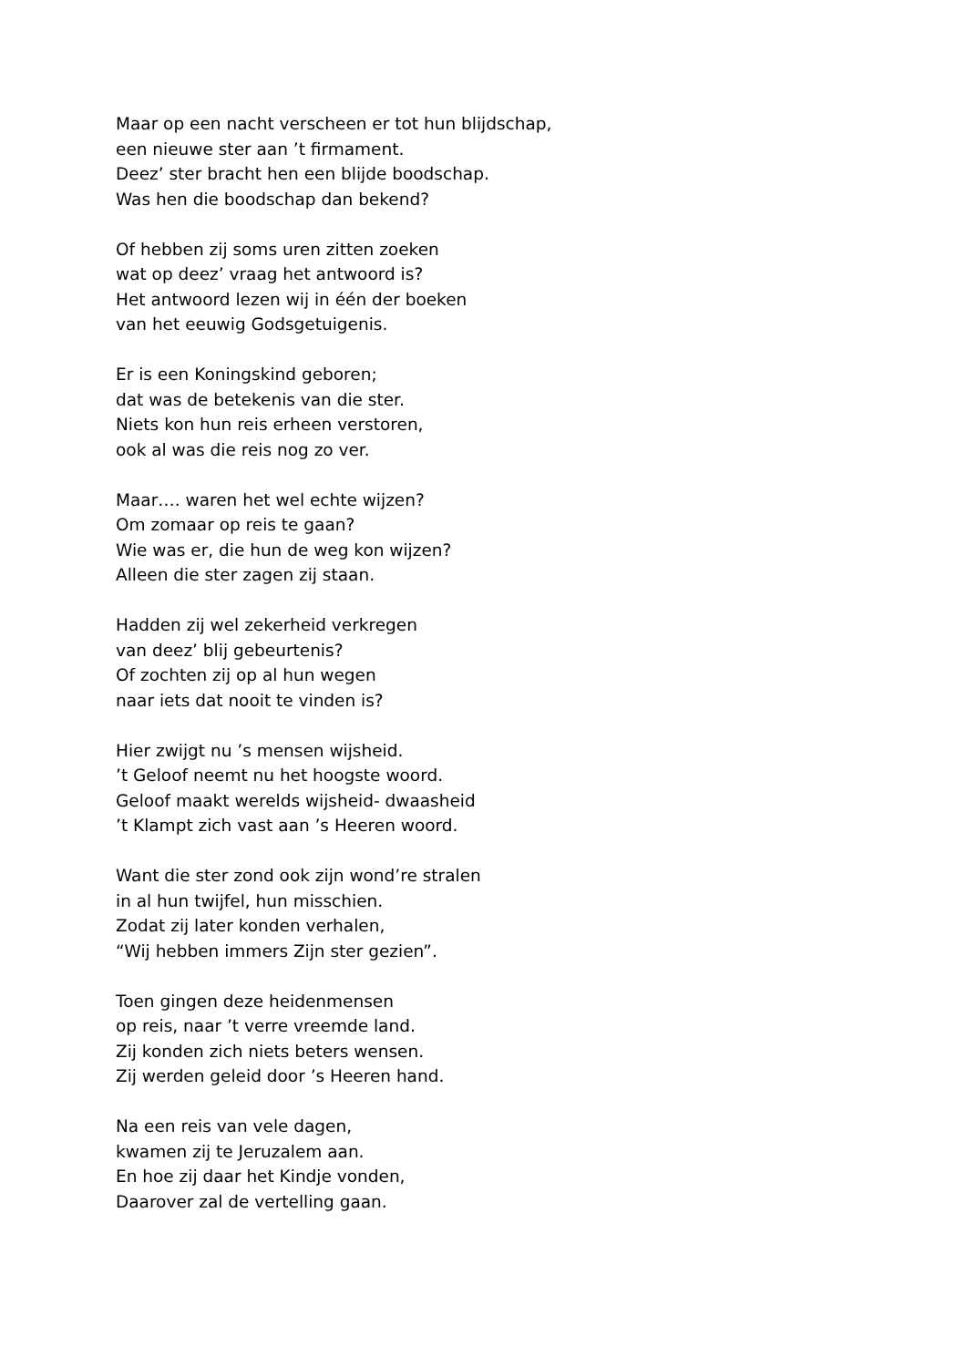Maar op een nacht verscheen er tot hun blijdschap,
een nieuwe ster aan ’t firmament.
Deez’ ster bracht hen een blijde boodschap.
Was hen die boodschap dan bekend?
Of hebben zij soms uren zitten zoeken
wat op deez’ vraag het antwoord is?
Het antwoord lezen wij in één der boeken
van het eeuwig Godsgetuigenis.
Er is een Koningskind geboren;
dat was de betekenis van die ster.
Niets kon hun reis erheen verstoren,
ook al was die reis nog zo ver.
Maar…. waren het wel echte wijzen?
Om zomaar op reis te gaan?
Wie was er, die hun de weg kon wijzen?
Alleen die ster zagen zij staan.
Hadden zij wel zekerheid verkregen
van deez’ blij gebeurtenis?
Of zochten zij op al hun wegen
naar iets dat nooit te vinden is?
Hier zwijgt nu ’s mensen wijsheid.
’t Geloof neemt nu het hoogste woord.
Geloof maakt werelds wijsheid- dwaasheid
’t Klampt zich vast aan ’s Heeren woord.
Want die ster zond ook zijn wond’re stralen
in al hun twijfel, hun misschien.
Zodat zij later konden verhalen,
“Wij hebben immers Zijn ster gezien”.
Toen gingen deze heidenmensen
op reis, naar ’t verre vreemde land.
Zij konden zich niets beters wensen.
Zij werden geleid door ’s Heeren hand.
Na een reis van vele dagen,
kwamen zij te Jeruzalem aan.
En hoe zij daar het Kindje vonden,
Daarover zal de vertelling gaan.